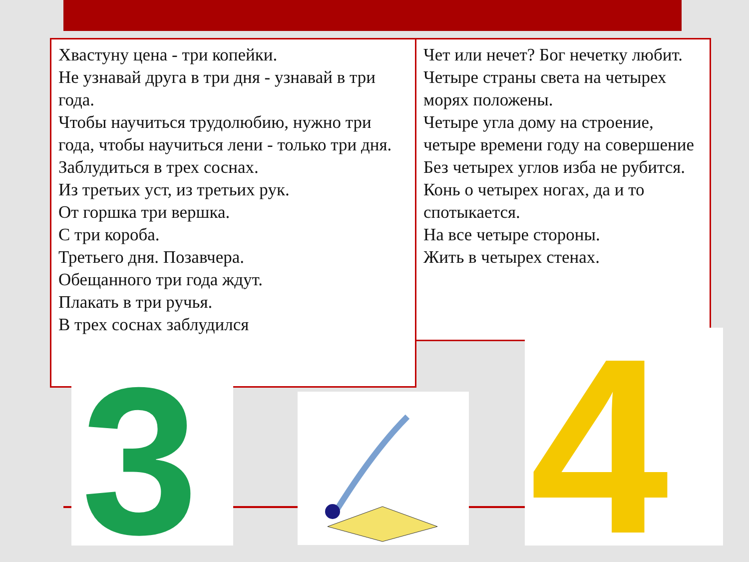Хвастуну цена - три копейки.
Не узнавай друга в три дня - узнавай в три года.
Чтобы научиться трудолюбию, нужно три года, чтобы научиться лени - только три дня.
Заблудиться в трех соснах.
Из третьих уст, из третьих рук.
От горшка три вершка.
С три короба.
Третьего дня. Позавчера.
Обещанного три года ждут.
Плакать в три ручья.
В трех соснах заблудился
Чет или нечет? Бог нечетку любит.
Четыре страны света на четырех морях положены.
Четыре угла дому на строение, четыре времени году на совершение
Без четырех углов изба не рубится.
Конь о четырех ногах, да и то спотыкается.
На все четыре стороны.
Жить в четырех стенах.
3
4